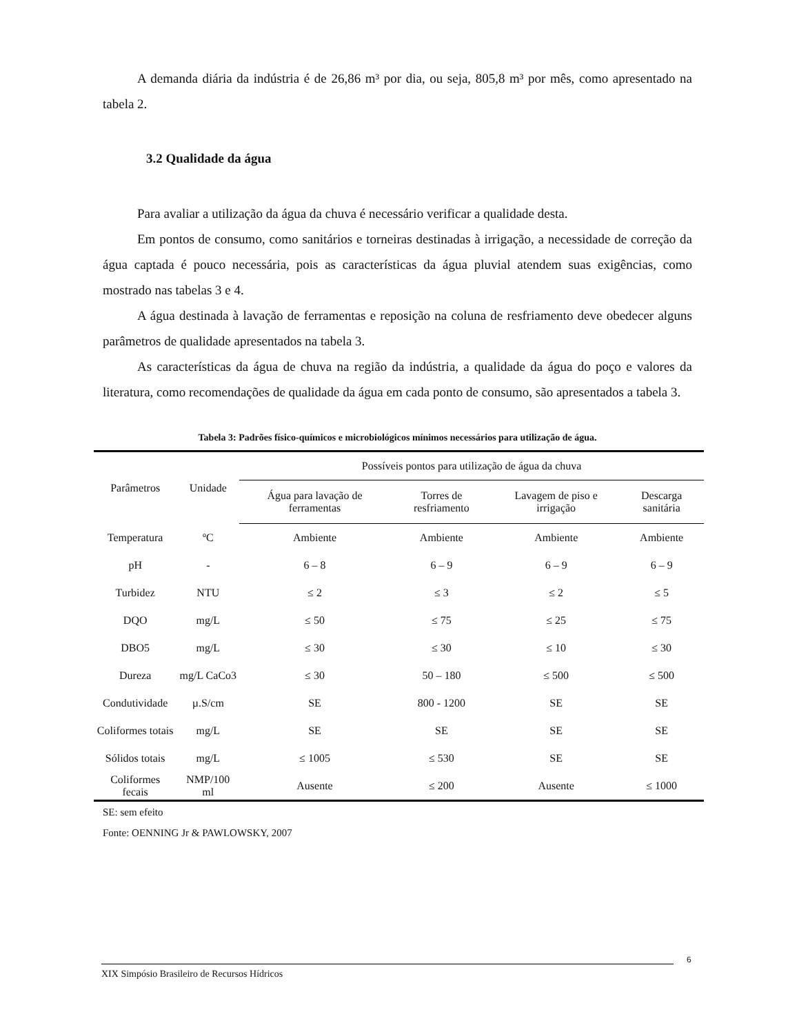A demanda diária da indústria é de 26,86 m³ por dia, ou seja, 805,8 m³ por mês, como apresentado na tabela 2.
3.2 Qualidade da água
Para avaliar a utilização da água da chuva é necessário verificar a qualidade desta.
Em pontos de consumo, como sanitários e torneiras destinadas à irrigação, a necessidade de correção da água captada é pouco necessária, pois as características da água pluvial atendem suas exigências, como mostrado nas tabelas 3 e 4.
A água destinada à lavação de ferramentas e reposição na coluna de resfriamento deve obedecer alguns parâmetros de qualidade apresentados na tabela 3.
As características da água de chuva na região da indústria, a qualidade da água do poço e valores da literatura, como recomendações de qualidade da água em cada ponto de consumo, são apresentados a tabela 3.
Tabela 3: Padrões físico-químicos e microbiológicos mínimos necessários para utilização de água.
| Parâmetros | Unidade | Possíveis pontos para utilização de água da chuva | | | |
| --- | --- | --- | --- | --- | --- |
| | | Água para lavação de ferramentas | Torres de resfriamento | Lavagem de piso e irrigação | Descarga sanitária |
| Temperatura | ºC | Ambiente | Ambiente | Ambiente | Ambiente |
| pH | - | 6 – 8 | 6 – 9 | 6 – 9 | 6 – 9 |
| Turbidez | NTU | ≤ 2 | ≤ 3 | ≤ 2 | ≤ 5 |
| DQO | mg/L | ≤ 50 | ≤ 75 | ≤ 25 | ≤ 75 |
| DBO5 | mg/L | ≤ 30 | ≤ 30 | ≤ 10 | ≤ 30 |
| Dureza | mg/L CaCo3 | ≤ 30 | 50 – 180 | ≤ 500 | ≤ 500 |
| Condutividade | µ.S/cm | SE | 800 - 1200 | SE | SE |
| Coliformes totais | mg/L | SE | SE | SE | SE |
| Sólidos totais | mg/L | ≤ 1005 | ≤ 530 | SE | SE |
| Coliformes fecais | NMP/100 ml | Ausente | ≤ 200 | Ausente | ≤ 1000 |
SE: sem efeito
Fonte: OENNING Jr & PAWLOWSKY, 2007
6
XIX Simpósio Brasileiro de Recursos Hídricos